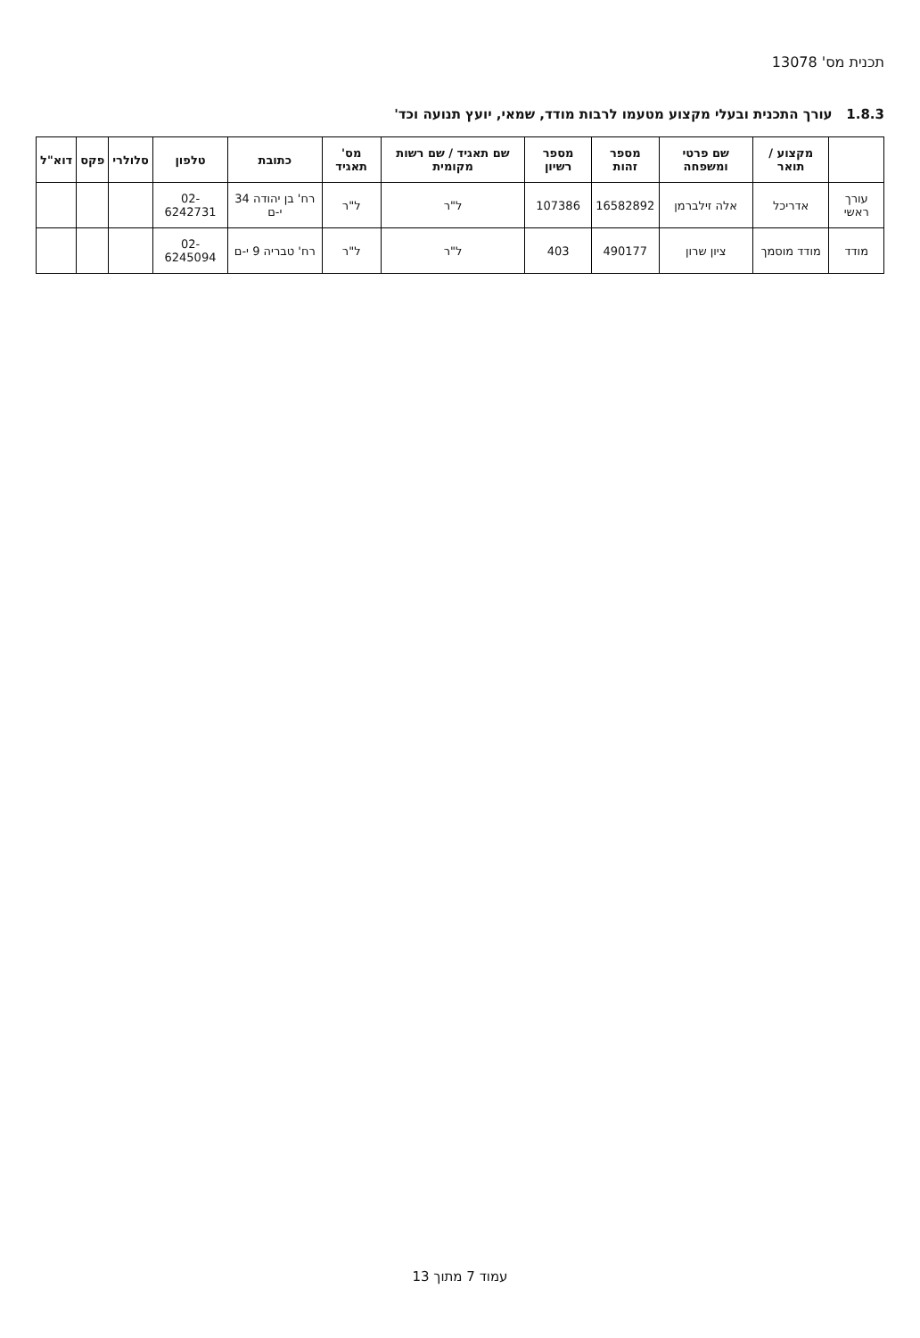תכנית מס' 13078
1.8.3 עורך התכנית ובעלי מקצוע מטעמו לרבות מודד, שמאי, יועץ תנועה וכד'
| | מקצוע / תואר | שם פרטי ומשפחה | מספר זהות | מספר רשיון | שם תאגיד / שם רשות מקומית | מס' תאגיד | כתובת | טלפון | סלולרי | פקס | דוא"ל |
| --- | --- | --- | --- | --- | --- | --- | --- | --- | --- | --- | --- |
| עורך ראשי | אדריכל | אלה זילברמן | 16582892 | 107386 | ל"ר | ל"ר | רח' בן יהודה 34 י-ם | 02-6242731 | | | |
| מודד | מודד מוסמך | ציון שרון | 490177 | 403 | ל"ר | ל"ר | רח' טבריה 9 י-ם | 02-6245094 | | | |
עמוד 7 מתוך 13